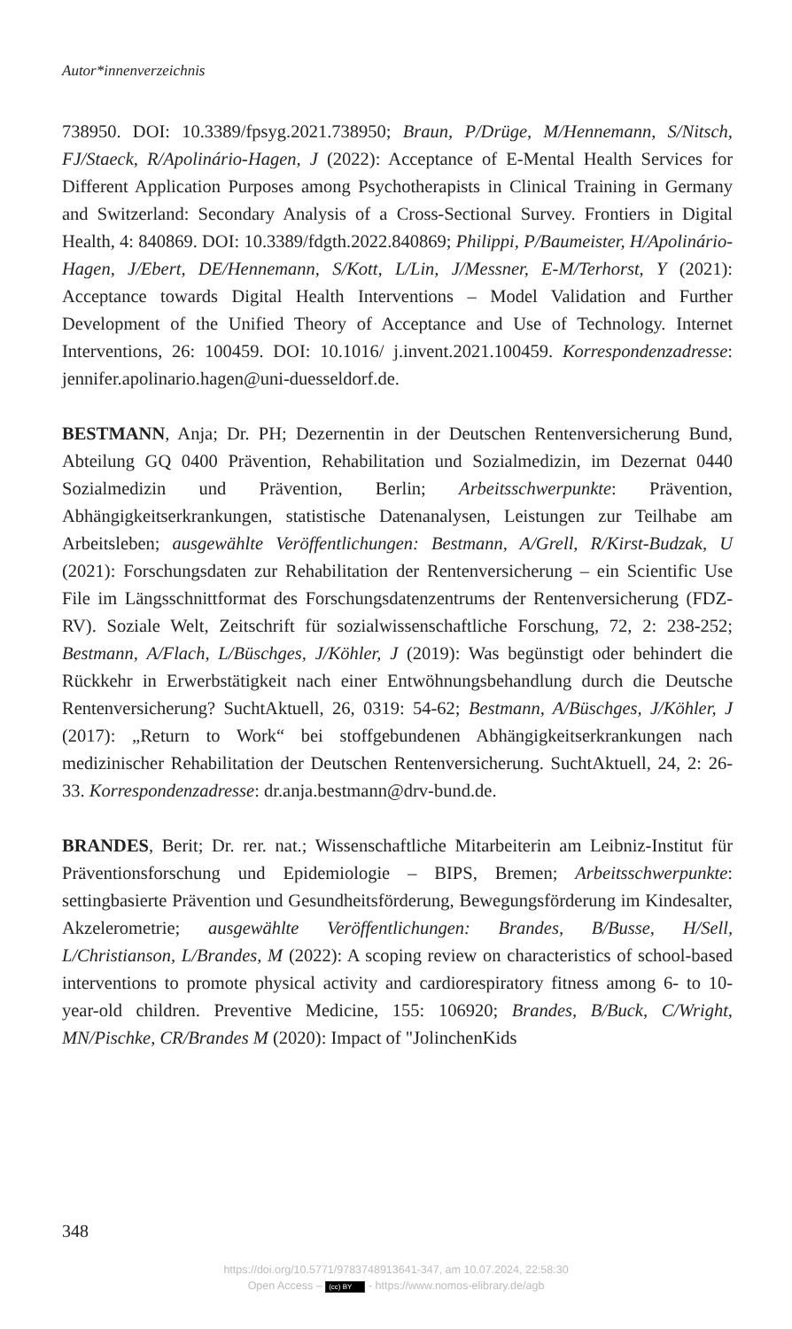Autor*innenverzeichnis
738950. DOI: 10.3389/fpsyg.2021.738950; Braun, P/Drüge, M/Hennemann, S/Nitsch, FJ/Staeck, R/Apolinário-Hagen, J (2022): Acceptance of E-Mental Health Services for Different Application Purposes among Psychotherapists in Clinical Training in Germany and Switzerland: Secondary Analysis of a Cross-Sectional Survey. Frontiers in Digital Health, 4: 840869. DOI: 10.3389/fdgth.2022.840869; Philippi, P/Baumeister, H/Apolinário-Hagen, J/Ebert, DE/Hennemann, S/Kott, L/Lin, J/Messner, E-M/Terhorst, Y (2021): Acceptance towards Digital Health Interventions – Model Validation and Further Development of the Unified Theory of Acceptance and Use of Technology. Internet Interventions, 26: 100459. DOI: 10.1016/ j.invent.2021.100459. Korrespondenzadresse: jennifer.apolinario.hagen@uni-duesseldorf.de.
BESTMANN, Anja; Dr. PH; Dezernentin in der Deutschen Rentenversicherung Bund, Abteilung GQ 0400 Prävention, Rehabilitation und Sozialmedizin, im Dezernat 0440 Sozialmedizin und Prävention, Berlin; Arbeitsschwerpunkte: Prävention, Abhängigkeitserkrankungen, statistische Datenanalysen, Leistungen zur Teilhabe am Arbeitsleben; ausgewählte Veröffentlichungen: Bestmann, A/Grell, R/Kirst-Budzak, U (2021): Forschungsdaten zur Rehabilitation der Rentenversicherung – ein Scientific Use File im Längsschnittformat des Forschungsdatenzentrums der Rentenversicherung (FDZ-RV). Soziale Welt, Zeitschrift für sozialwissenschaftliche Forschung, 72, 2: 238-252; Bestmann, A/Flach, L/Büschges, J/Köhler, J (2019): Was begünstigt oder behindert die Rückkehr in Erwerbstätigkeit nach einer Entwöhnungsbehandlung durch die Deutsche Rentenversicherung? SuchtAktuell, 26, 0319: 54-62; Bestmann, A/Büschges, J/Köhler, J (2017): „Return to Work“ bei stoffgebundenen Abhängigkeitserkrankungen nach medizinischer Rehabilitation der Deutschen Rentenversicherung. SuchtAktuell, 24, 2: 26-33. Korrespondenzadresse: dr.anja.bestmann@drv-bund.de.
BRANDES, Berit; Dr. rer. nat.; Wissenschaftliche Mitarbeiterin am Leibniz-Institut für Präventionsforschung und Epidemiologie – BIPS, Bremen; Arbeitsschwerpunkte: settingbasierte Prävention und Gesundheitsförderung, Bewegungsförderung im Kindesalter, Akzelerometrie; ausgewählte Veröffentlichungen: Brandes, B/Busse, H/Sell, L/Christianson, L/Brandes, M (2022): A scoping review on characteristics of school-based interventions to promote physical activity and cardiorespiratory fitness among 6- to 10-year-old children. Preventive Medicine, 155: 106920; Brandes, B/Buck, C/Wright, MN/Pischke, CR/Brandes M (2020): Impact of "JolinchenKids
348
https://doi.org/10.5771/9783748913641-347, am 10.07.2024, 22:58:30
Open Access – (cc) BY - https://www.nomos-elibrary.de/agb